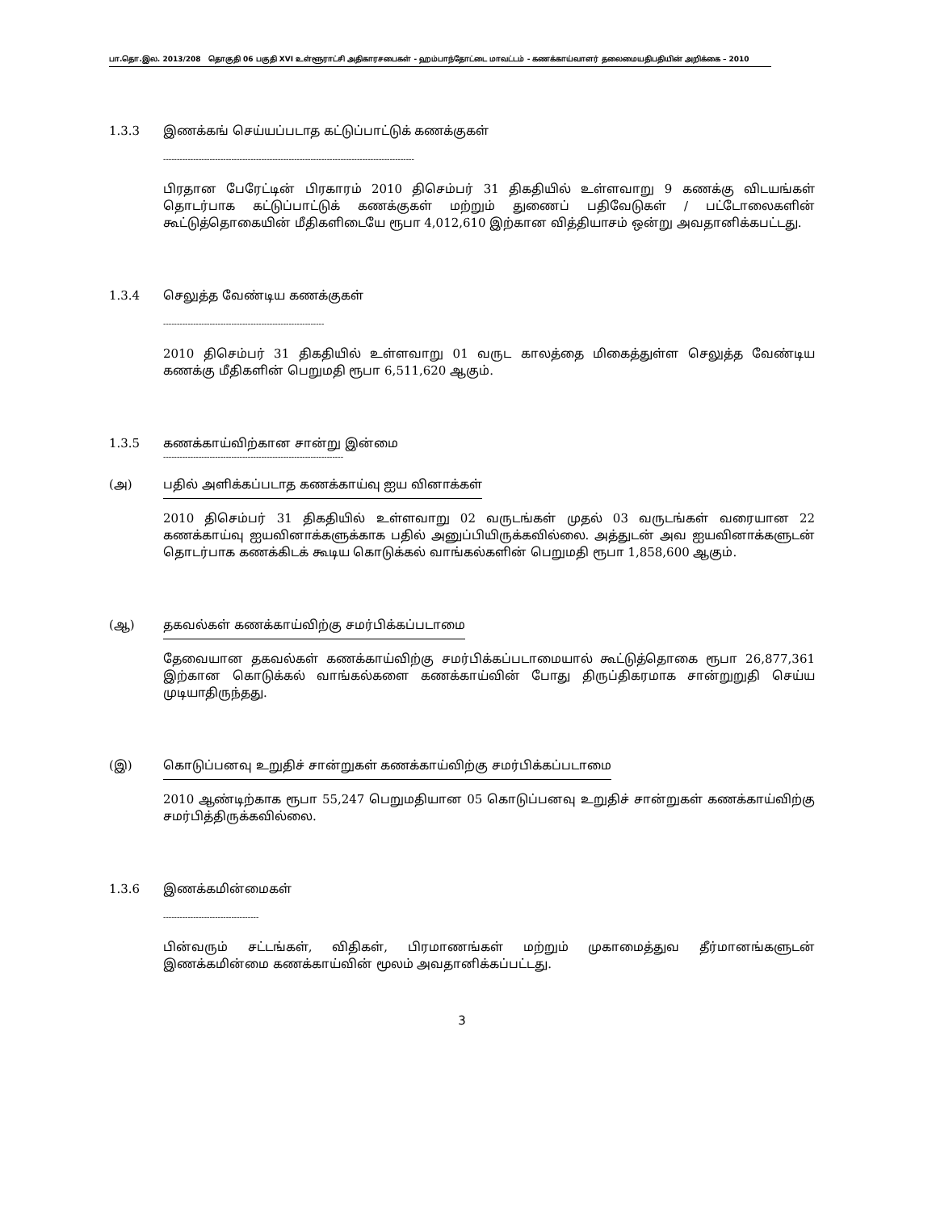பா.தொ.இல. 2013/208 தொகுதி 06 பகுதி XVI உள்ளூராட்சி அதிகாரசபைகள் - ஹம்பாந்தோட்டை மாவட்டம் - கணக்காய்வாளர் தலைமையதிபதியின் அறிக்கை – 2010
1.3.3 இணக்கங் செய்யப்படாத கட்டுப்பாட்டுக் கணக்குகள்
--------------------------------------------------------------------------------------------
பிரதான பேரேட்டின் பிரகாரம் 2010 திசெம்பர் 31 திகதியில் உள்ளவாறு 9 கணக்கு விடயங்கள் தொடர்பாக கட்டுப்பாட்டுக் கணக்குகள் மற்றும் துணைப் பதிவேடுகள் / பட்டோலைகளின் கூட்டுத்தொகையின் மீதிகளிடையே ரூபா 4,012,610 இற்கான வித்தியாசம் ஒன்று அவதானிக்கபட்டது.
1.3.4 செலுத்த வேண்டிய கணக்குகள்
-----------------------------------------------------------
2010 திசெம்பர் 31 திகதியில் உள்ளவாறு 01 வருட காலத்தை மிகைத்துள்ள செலுத்த வேண்டிய கணக்கு மீதிகளின் பெறுமதி ரூபா 6,511,620 ஆகும்.
1.3.5 கணக்காய்விற்கான சான்று இன்மை
------------------------------------------------------------------
(அ) பதில் அளிக்கப்படாத கணக்காய்வு ஐய வினாக்கள்
2010 திசெம்பர் 31 திகதியில் உள்ளவாறு 02 வருடங்கள் முதல் 03 வருடங்கள் வரையான 22 கணக்காய்வு ஐயவினாக்களுக்காக பதில் அனுப்பியிருக்கவில்லை. அத்துடன் அவ ஐயவினாக்களுடன் தொடர்பாக கணக்கிடக் கூடிய கொடுக்கல் வாங்கல்களின் பெறுமதி ரூபா 1,858,600 ஆகும்.
(ஆ) தகவல்கள் கணக்காய்விற்கு சமர்பிக்கப்படாமை
தேவையான தகவல்கள் கணக்காய்விற்கு சமர்பிக்கப்படாமையால் கூட்டுத்தொகை ரூபா 26,877,361 இற்கான கொடுக்கல் வாங்கல்களை கணக்காய்வின் போது திருப்திகரமாக சான்றுறுதி செய்ய முடியாதிருந்தது.
(இ) கொடுப்பனவு உறுதிச் சான்றுகள் கணக்காய்விற்கு சமர்பிக்கப்படாமை
2010 ஆண்டிற்காக ரூபா 55,247 பெறுமதியான 05 கொடுப்பனவு உறுதிச் சான்றுகள் கணக்காய்விற்கு சமர்பித்திருக்கவில்லை.
1.3.6 இணக்கமின்மைகள்
-----------------------------------
பின்வரும் சட்டங்கள், விதிகள், பிரமாணங்கள் மற்றும் முகாமைத்துவ தீர்மானங்களுடன் இணக்கமின்மை கணக்காய்வின் மூலம் அவதானிக்கப்பட்டது.
3